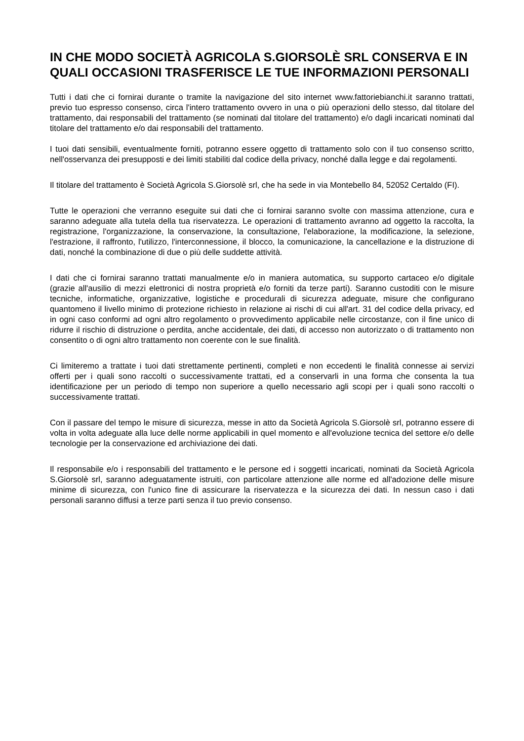IN CHE MODO SOCIETÀ AGRICOLA S.GIORSOLÈ SRL CONSERVA E IN QUALI OCCASIONI TRASFERISCE LE TUE INFORMAZIONI PERSONALI
Tutti i dati che ci fornirai durante o tramite la navigazione del sito internet www.fattoriebianchi.it saranno trattati, previo tuo espresso consenso, circa l'intero trattamento ovvero in una o più operazioni dello stesso, dal titolare del trattamento, dai responsabili del trattamento (se nominati dal titolare del trattamento) e/o dagli incaricati nominati dal titolare del trattamento e/o dai responsabili del trattamento.
I tuoi dati sensibili, eventualmente forniti, potranno essere oggetto di trattamento solo con il tuo consenso scritto, nell'osservanza dei presupposti e dei limiti stabiliti dal codice della privacy, nonché dalla legge e dai regolamenti.
Il titolare del trattamento è Società Agricola S.Giorsolè srl, che ha sede in via Montebello 84, 52052 Certaldo (FI).
Tutte le operazioni che verranno eseguite sui dati che ci fornirai saranno svolte con massima attenzione, cura e saranno adeguate alla tutela della tua riservatezza. Le operazioni di trattamento avranno ad oggetto la raccolta, la registrazione, l'organizzazione, la conservazione, la consultazione, l'elaborazione, la modificazione, la selezione, l'estrazione, il raffronto, l'utilizzo, l'interconnessione, il blocco, la comunicazione, la cancellazione e la distruzione di dati, nonché la combinazione di due o più delle suddette attività.
I dati che ci fornirai saranno trattati manualmente e/o in maniera automatica, su supporto cartaceo e/o digitale (grazie all'ausilio di mezzi elettronici di nostra proprietà e/o forniti da terze parti). Saranno custoditi con le misure tecniche, informatiche, organizzative, logistiche e procedurali di sicurezza adeguate, misure che configurano quantomeno il livello minimo di protezione richiesto in relazione ai rischi di cui all'art. 31 del codice della privacy, ed in ogni caso conformi ad ogni altro regolamento o provvedimento applicabile nelle circostanze, con il fine unico di ridurre il rischio di distruzione o perdita, anche accidentale, dei dati, di accesso non autorizzato o di trattamento non consentito o di ogni altro trattamento non coerente con le sue finalità.
Ci limiteremo a trattate i tuoi dati strettamente pertinenti, completi e non eccedenti le finalità connesse ai servizi offerti per i quali sono raccolti o successivamente trattati, ed a conservarli in una forma che consenta la tua identificazione per un periodo di tempo non superiore a quello necessario agli scopi per i quali sono raccolti o successivamente trattati.
Con il passare del tempo le misure di sicurezza, messe in atto da Società Agricola S.Giorsolè srl, potranno essere di volta in volta adeguate alla luce delle norme applicabili in quel momento e all'evoluzione tecnica del settore e/o delle tecnologie per la conservazione ed archiviazione dei dati.
Il responsabile e/o i responsabili del trattamento e le persone ed i soggetti incaricati, nominati da Società Agricola S.Giorsolè srl, saranno adeguatamente istruiti, con particolare attenzione alle norme ed all'adozione delle misure minime di sicurezza, con l'unico fine di assicurare la riservatezza e la sicurezza dei dati. In nessun caso i dati personali saranno diffusi a terze parti senza il tuo previo consenso.